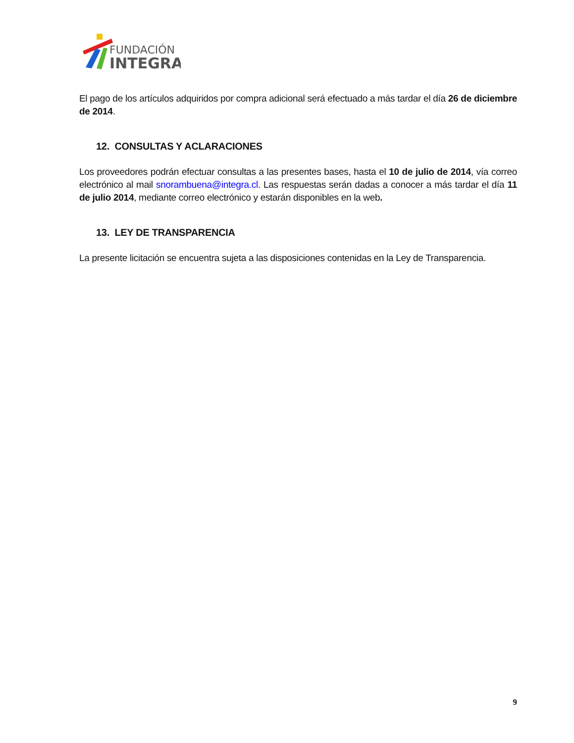FUNDACIÓN
INTEGRA
El pago de los artículos adquiridos por compra adicional será efectuado a más tardar el día 26 de diciembre de 2014.
12. CONSULTAS Y ACLARACIONES
Los proveedores podrán efectuar consultas a las presentes bases, hasta el 10 de julio de 2014, vía correo electrónico al mail snorambuena@integra.cl. Las respuestas serán dadas a conocer a más tardar el día 11 de julio 2014, mediante correo electrónico y estarán disponibles en la web.
13. LEY DE TRANSPARENCIA
La presente licitación se encuentra sujeta a las disposiciones contenidas en la Ley de Transparencia.
9